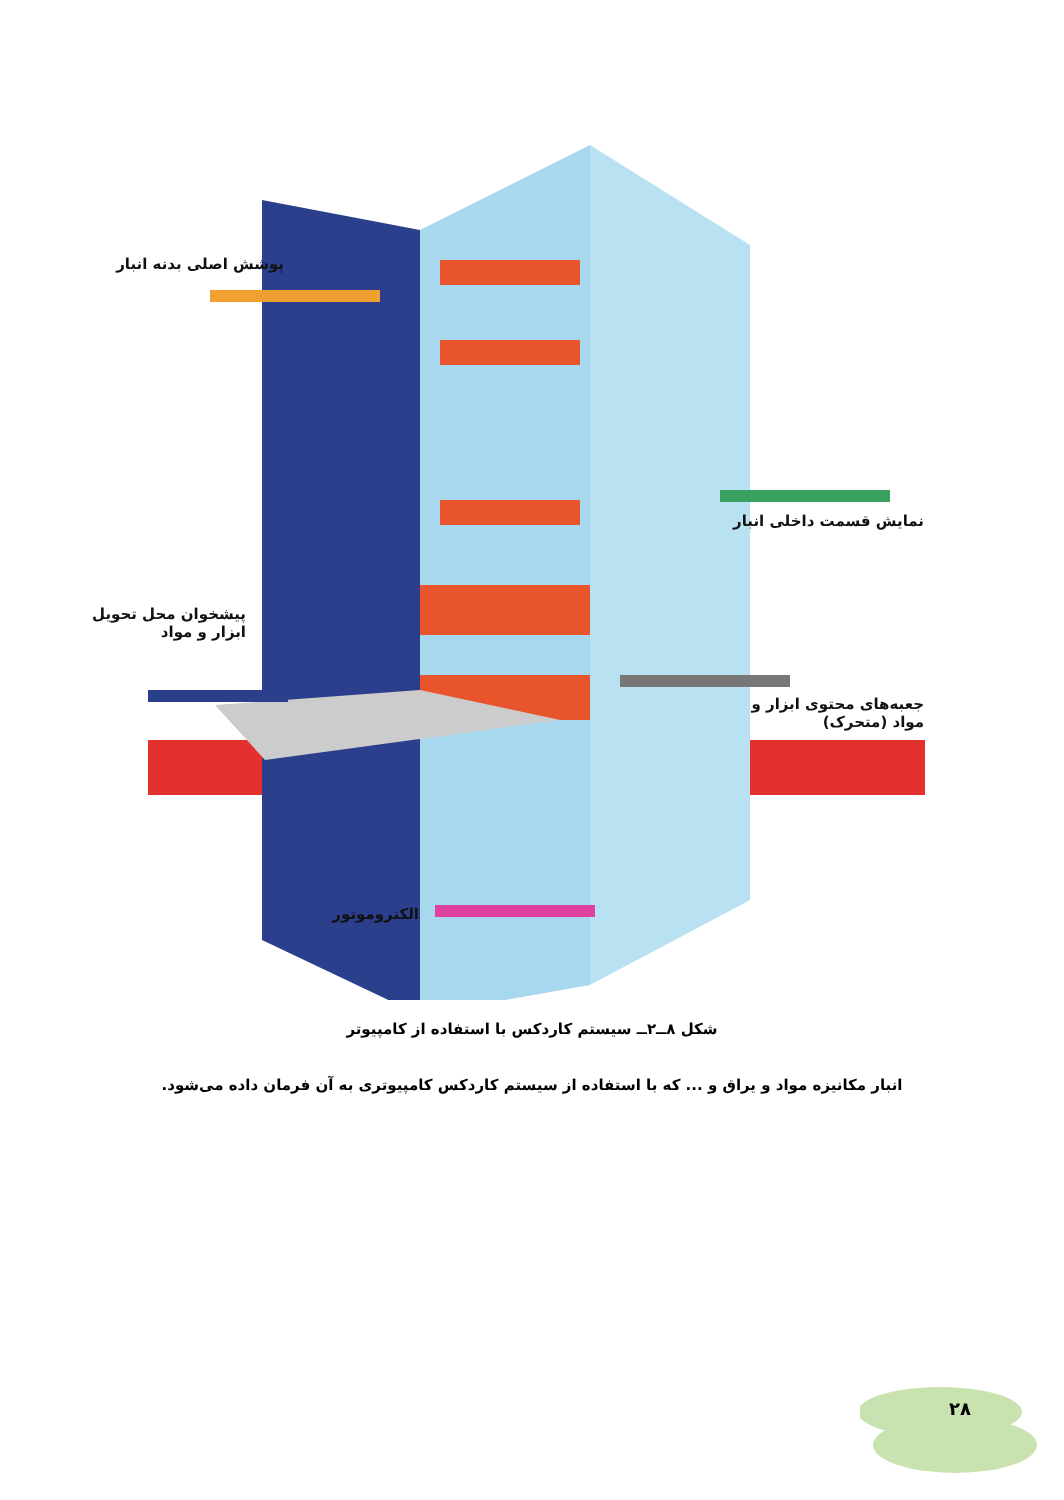پوشش اصلی بدنه انبار
نمایش قسمت داخلی انبار
پیشخوان محل تحویل
ابزار و مواد
جعبه‌های محتوی ابزار و
مواد (متحرک)
الکتروموتور
شکل ۸ــ۲ــ سیستم کاردکس با استفاده از کامپیوتر
انبار مکانیزه مواد و یراق و ... که با استفاده از سیستم کاردکس کامپیوتری به آن فرمان داده می‌شود.
۲۸